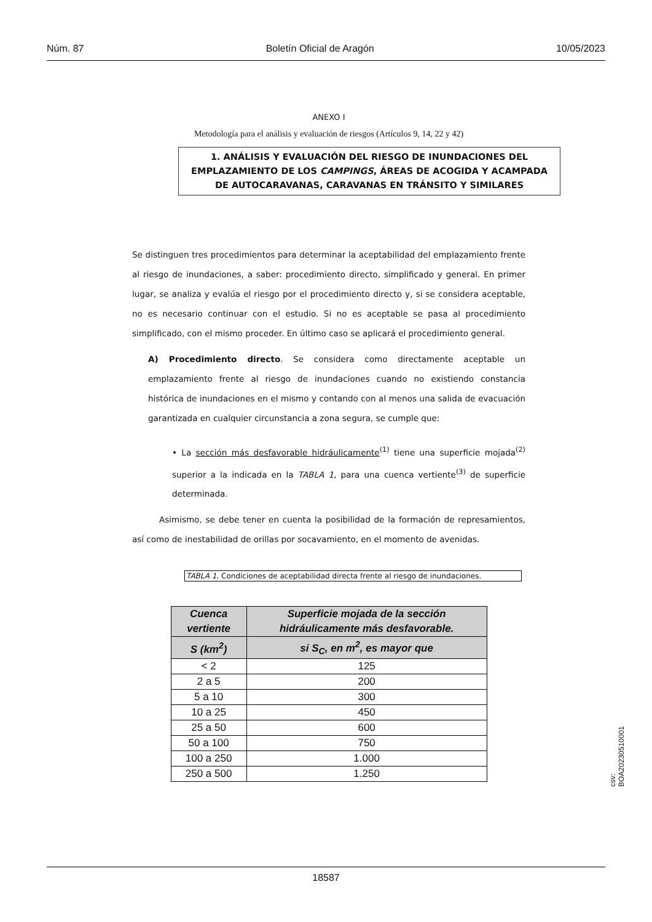Núm. 87 Boletín Oficial de Aragón 10/05/2023
ANEXO I
Metodología para el análisis y evaluación de riesgos (Artículos 9, 14, 22 y 42)
1. ANÁLISIS Y EVALUACIÓN DEL RIESGO DE INUNDACIONES DEL EMPLAZAMIENTO DE LOS CAMPINGS, ÁREAS DE ACOGIDA Y ACAMPADA DE AUTOCARAVANAS, CARAVANAS EN TRÁNSITO Y SIMILARES
Se distinguen tres procedimientos para determinar la aceptabilidad del emplazamiento frente al riesgo de inundaciones, a saber: procedimiento directo, simplificado y general. En primer lugar, se analiza y evalúa el riesgo por el procedimiento directo y, si se considera aceptable, no es necesario continuar con el estudio. Si no es aceptable se pasa al procedimiento simplificado, con el mismo proceder. En último caso se aplicará el procedimiento general.
A) Procedimiento directo. Se considera como directamente aceptable un emplazamiento frente al riesgo de inundaciones cuando no existiendo constancia histórica de inundaciones en el mismo y contando con al menos una salida de evacuación garantizada en cualquier circunstancia a zona segura, se cumple que:
• La sección más desfavorable hidráulicamente<sup>(1)</sup> tiene una superficie mojada<sup>(2)</sup> superior a la indicada en la TABLA 1, para una cuenca vertiente<sup>(3)</sup> de superficie determinada.
Asimismo, se debe tener en cuenta la posibilidad de la formación de represamientos, así como de inestabilidad de orillas por socavamiento, en el momento de avenidas.
TABLA 1. Condiciones de aceptabilidad directa frente al riesgo de inundaciones.
| Cuenca vertiente | Superficie mojada de la sección hidráulicamente más desfavorable. |
| --- | --- |
| S (km<sup>2</sup>) | si S<sub>C</sub>, en m<sup>2</sup>, es mayor que |
| < 2 | 125 |
| 2 a 5 | 200 |
| 5 a 10 | 300 |
| 10 a 25 | 450 |
| 25 a 50 | 600 |
| 50 a 100 | 750 |
| 100 a 250 | 1.000 |
| 250 a 500 | 1.250 |
csv: BOA20230510001
18587